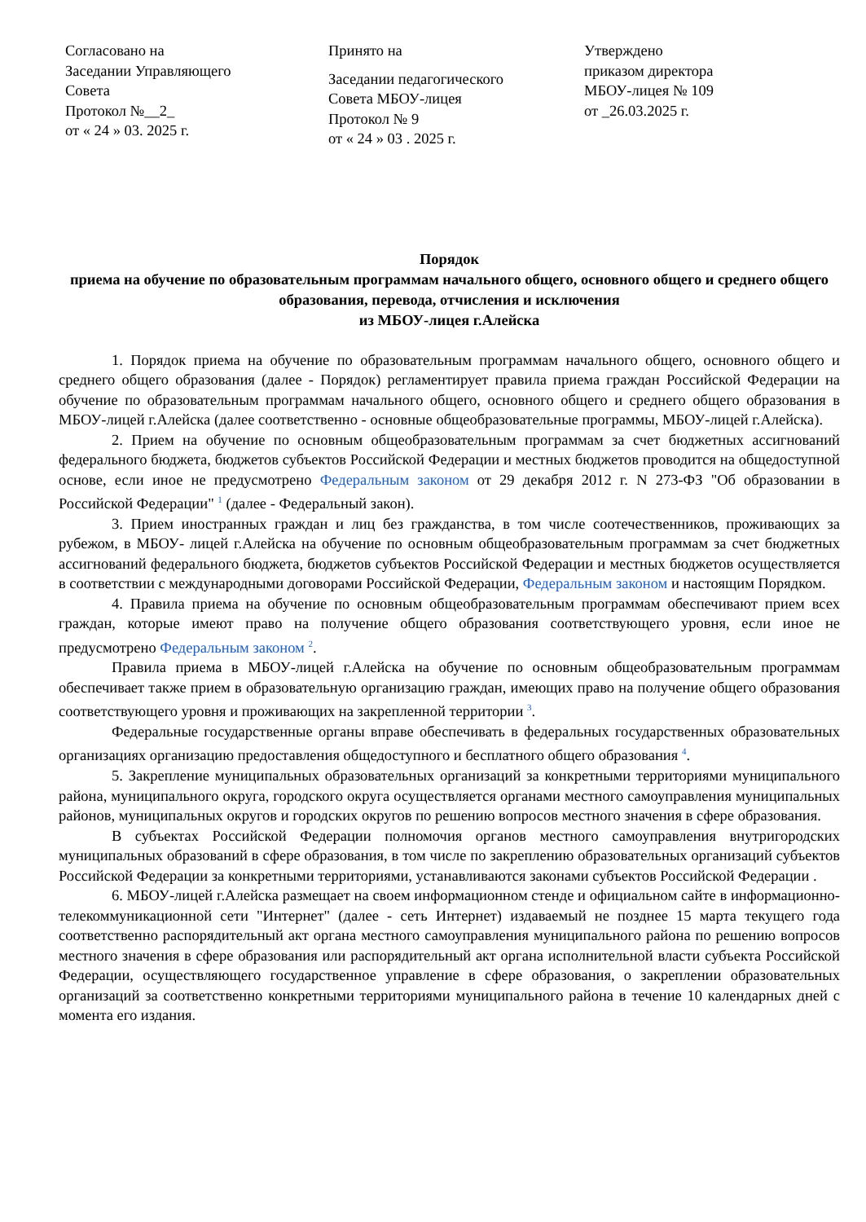Согласовано на Заседании Управляющего Совета Протокол №__2_ от « 24 » 03. 2025 г.
Принято на Заседании педагогического Совета МБОУ-лицея Протокол № 9 от « 24 » 03 . 2025 г.
Утверждено приказом директора МБОУ-лицея № 109 от _26.03.2025 г.
Порядок
приема на обучение по образовательным программам начального общего, основного общего и среднего общего образования, перевода, отчисления и исключения
из МБОУ-лицея г.Алейска
1. Порядок приема на обучение по образовательным программам начального общего, основного общего и среднего общего образования (далее - Порядок) регламентирует правила приема граждан Российской Федерации на обучение по образовательным программам начального общего, основного общего и среднего общего образования в МБОУ-лицей г.Алейска (далее соответственно - основные общеобразовательные программы, МБОУ-лицей г.Алейска).
2. Прием на обучение по основным общеобразовательным программам за счет бюджетных ассигнований федерального бюджета, бюджетов субъектов Российской Федерации и местных бюджетов проводится на общедоступной основе, если иное не предусмотрено Федеральным законом от 29 декабря 2012 г. N 273-ФЗ "Об образовании в Российской Федерации" <sup>1</sup> (далее - Федеральный закон).
3. Прием иностранных граждан и лиц без гражданства, в том числе соотечественников, проживающих за рубежом, в МБОУ- лицей г.Алейска на обучение по основным общеобразовательным программам за счет бюджетных ассигнований федерального бюджета, бюджетов субъектов Российской Федерации и местных бюджетов осуществляется в соответствии с международными договорами Российской Федерации, Федеральным законом и настоящим Порядком.
4. Правила приема на обучение по основным общеобразовательным программам обеспечивают прием всех граждан, которые имеют право на получение общего образования соответствующего уровня, если иное не предусмотрено Федеральным законом <sup>2</sup>.
Правила приема в МБОУ-лицей г.Алейска на обучение по основным общеобразовательным программам обеспечивает также прием в образовательную организацию граждан, имеющих право на получение общего образования соответствующего уровня и проживающих на закрепленной территории <sup>3</sup>.
Федеральные государственные органы вправе обеспечивать в федеральных государственных образовательных организациях организацию предоставления общедоступного и бесплатного общего образования <sup>4</sup>.
5. Закрепление муниципальных образовательных организаций за конкретными территориями муниципального района, муниципального округа, городского округа осуществляется органами местного самоуправления муниципальных районов, муниципальных округов и городских округов по решению вопросов местного значения в сфере образования.
В субъектах Российской Федерации полномочия органов местного самоуправления внутригородских муниципальных образований в сфере образования, в том числе по закреплению образовательных организаций субъектов Российской Федерации за конкретными территориями, устанавливаются законами субъектов Российской Федерации .
6. МБОУ-лицей г.Алейска размещает на своем информационном стенде и официальном сайте в информационно-телекоммуникационной сети "Интернет" (далее - сеть Интернет) издаваемый не позднее 15 марта текущего года соответственно распорядительный акт органа местного самоуправления муниципального района по решению вопросов местного значения в сфере образования или распорядительный акт органа исполнительной власти субъекта Российской Федерации, осуществляющего государственное управление в сфере образования, о закреплении образовательных организаций за соответственно конкретными территориями муниципального района в течение 10 календарных дней с момента его издания.